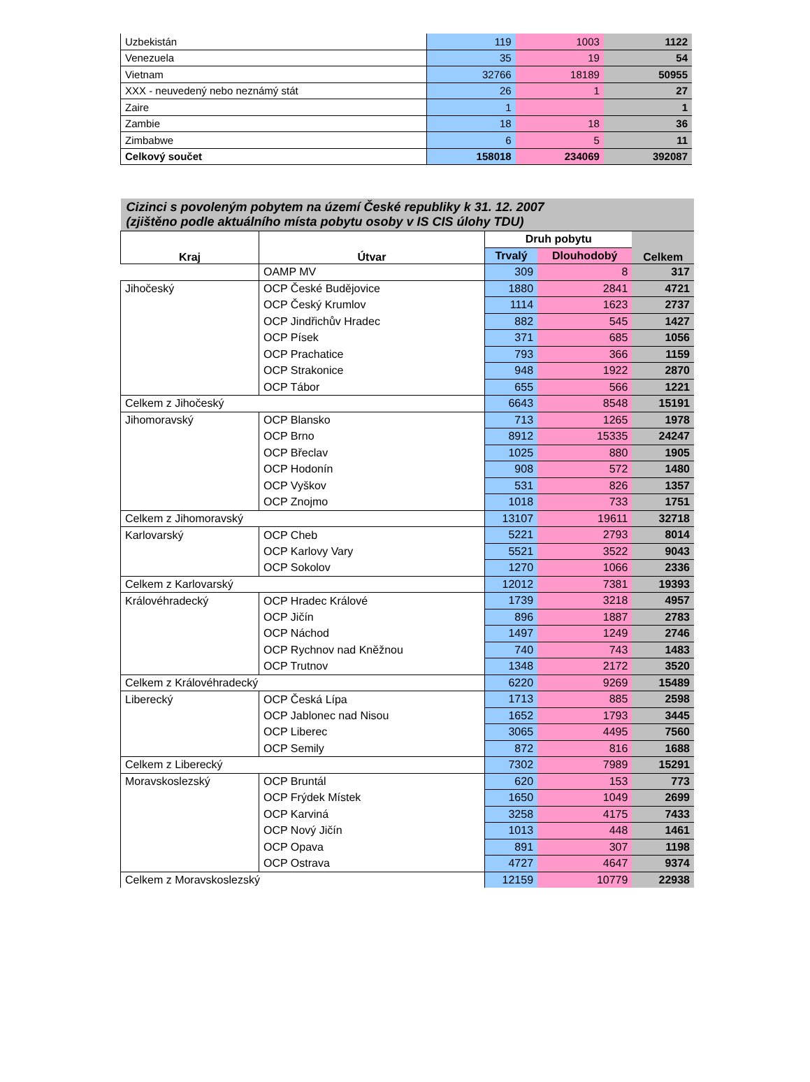| Uzbekistán | 119 | 1003 | 1122 |
| Venezuela | 35 | 19 | 54 |
| Vietnam | 32766 | 18189 | 50955 |
| XXX - neuvedený nebo neznámý stát | 26 | 1 | 27 |
| Zaire | 1 | | 1 |
| Zambie | 18 | 18 | 36 |
| Zimbabwe | 6 | 5 | 11 |
| Celkový součet | 158018 | 234069 | 392087 |
| Cizinci s povoleným pobytem na území České republiky k 31. 12. 2007 (zjištěno podle aktuálního místa pobytu osoby v IS CIS úlohy TDU) | | | | |
| Kraj | Útvar | Druh pobytu | | Celkem |
| | | Trvalý | Dlouhodobý | |
| | OAMP MV | 309 | 8 | 317 |
| Jihočeský | OCP České Budějovice | 1880 | 2841 | 4721 |
| | OCP Český Krumlov | 1114 | 1623 | 2737 |
| | OCP Jindřichův Hradec | 882 | 545 | 1427 |
| | OCP Písek | 371 | 685 | 1056 |
| | OCP Prachatice | 793 | 366 | 1159 |
| | OCP Strakonice | 948 | 1922 | 2870 |
| | OCP Tábor | 655 | 566 | 1221 |
| Celkem z Jihočeský | | 6643 | 8548 | 15191 |
| Jihomoravský | OCP Blansko | 713 | 1265 | 1978 |
| | OCP Brno | 8912 | 15335 | 24247 |
| | OCP Břeclav | 1025 | 880 | 1905 |
| | OCP Hodonín | 908 | 572 | 1480 |
| | OCP Vyškov | 531 | 826 | 1357 |
| | OCP Znojmo | 1018 | 733 | 1751 |
| Celkem z Jihomoravský | | 13107 | 19611 | 32718 |
| Karlovarský | OCP Cheb | 5221 | 2793 | 8014 |
| | OCP Karlovy Vary | 5521 | 3522 | 9043 |
| | OCP Sokolov | 1270 | 1066 | 2336 |
| Celkem z Karlovarský | | 12012 | 7381 | 19393 |
| Královéhradecký | OCP Hradec Králové | 1739 | 3218 | 4957 |
| | OCP Jičín | 896 | 1887 | 2783 |
| | OCP Náchod | 1497 | 1249 | 2746 |
| | OCP Rychnov nad Kněžnou | 740 | 743 | 1483 |
| | OCP Trutnov | 1348 | 2172 | 3520 |
| Celkem z Královéhradecký | | 6220 | 9269 | 15489 |
| Liberecký | OCP Česká Lípa | 1713 | 885 | 2598 |
| | OCP Jablonec nad Nisou | 1652 | 1793 | 3445 |
| | OCP Liberec | 3065 | 4495 | 7560 |
| | OCP Semily | 872 | 816 | 1688 |
| Celkem z Liberecký | | 7302 | 7989 | 15291 |
| Moravskoslezský | OCP Bruntál | 620 | 153 | 773 |
| | OCP Frýdek Místek | 1650 | 1049 | 2699 |
| | OCP Karviná | 3258 | 4175 | 7433 |
| | OCP Nový Jičín | 1013 | 448 | 1461 |
| | OCP Opava | 891 | 307 | 1198 |
| | OCP Ostrava | 4727 | 4647 | 9374 |
| Celkem z Moravskoslezský | | 12159 | 10779 | 22938 |